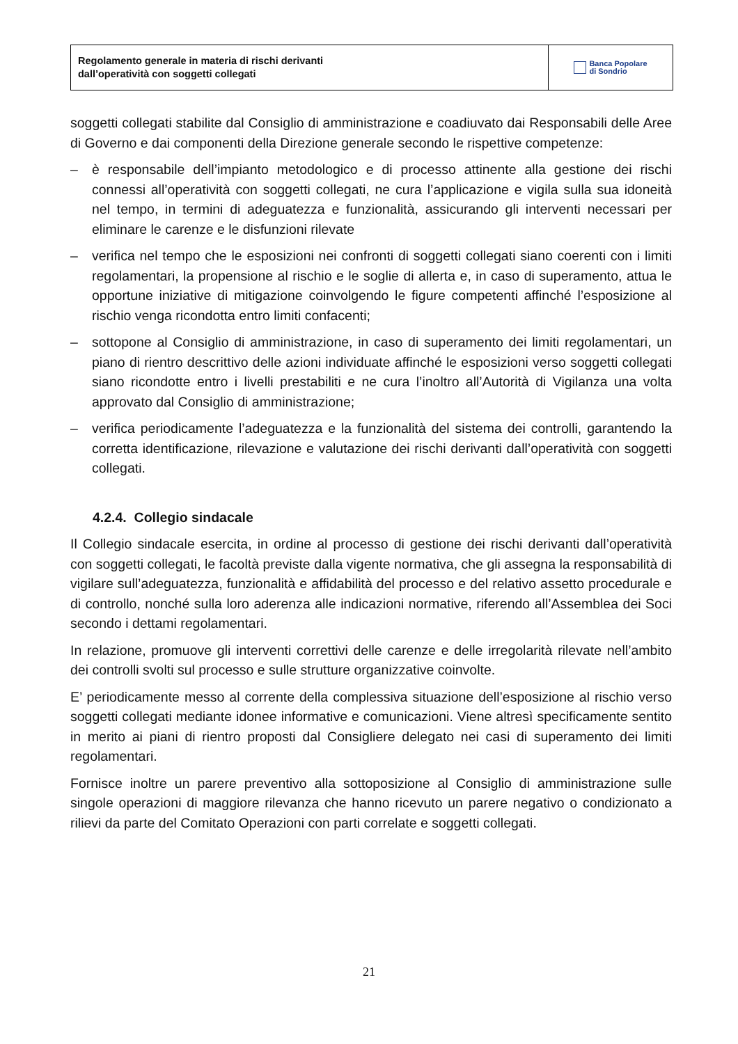Regolamento generale in materia di rischi derivanti
dall’operatività con soggetti collegati
Banca Popolare
di Sondrio
soggetti collegati stabilite dal Consiglio di amministrazione e coadiuvato dai Responsabili delle Aree di Governo e dai componenti della Direzione generale secondo le rispettive competenze:
– è responsabile dell’impianto metodologico e di processo attinente alla gestione dei rischi connessi all’operatività con soggetti collegati, ne cura l’applicazione e vigila sulla sua idoneità nel tempo, in termini di adeguatezza e funzionalità, assicurando gli interventi necessari per eliminare le carenze e le disfunzioni rilevate
– verifica nel tempo che le esposizioni nei confronti di soggetti collegati siano coerenti con i limiti regolamentari, la propensione al rischio e le soglie di allerta e, in caso di superamento, attua le opportune iniziative di mitigazione coinvolgendo le figure competenti affinché l’esposizione al rischio venga ricondotta entro limiti confacenti;
– sottopone al Consiglio di amministrazione, in caso di superamento dei limiti regolamentari, un piano di rientro descrittivo delle azioni individuate affinché le esposizioni verso soggetti collegati siano ricondotte entro i livelli prestabiliti e ne cura l’inoltro all’Autorità di Vigilanza una volta approvato dal Consiglio di amministrazione;
– verifica periodicamente l’adeguatezza e la funzionalità del sistema dei controlli, garantendo la corretta identificazione, rilevazione e valutazione dei rischi derivanti dall’operatività con soggetti collegati.
4.2.4. Collegio sindacale
Il Collegio sindacale esercita, in ordine al processo di gestione dei rischi derivanti dall’operatività con soggetti collegati, le facoltà previste dalla vigente normativa, che gli assegna la responsabilità di vigilare sull’adeguatezza, funzionalità e affidabilità del processo e del relativo assetto procedurale e di controllo, nonché sulla loro aderenza alle indicazioni normative, riferendo all’Assemblea dei Soci secondo i dettami regolamentari.
In relazione, promuove gli interventi correttivi delle carenze e delle irregolarità rilevate nell’ambito dei controlli svolti sul processo e sulle strutture organizzative coinvolte.
E’ periodicamente messo al corrente della complessiva situazione dell’esposizione al rischio verso soggetti collegati mediante idonee informative e comunicazioni. Viene altresì specificamente sentito in merito ai piani di rientro proposti dal Consigliere delegato nei casi di superamento dei limiti regolamentari.
Fornisce inoltre un parere preventivo alla sottoposizione al Consiglio di amministrazione sulle singole operazioni di maggiore rilevanza che hanno ricevuto un parere negativo o condizionato a rilievi da parte del Comitato Operazioni con parti correlate e soggetti collegati.
21